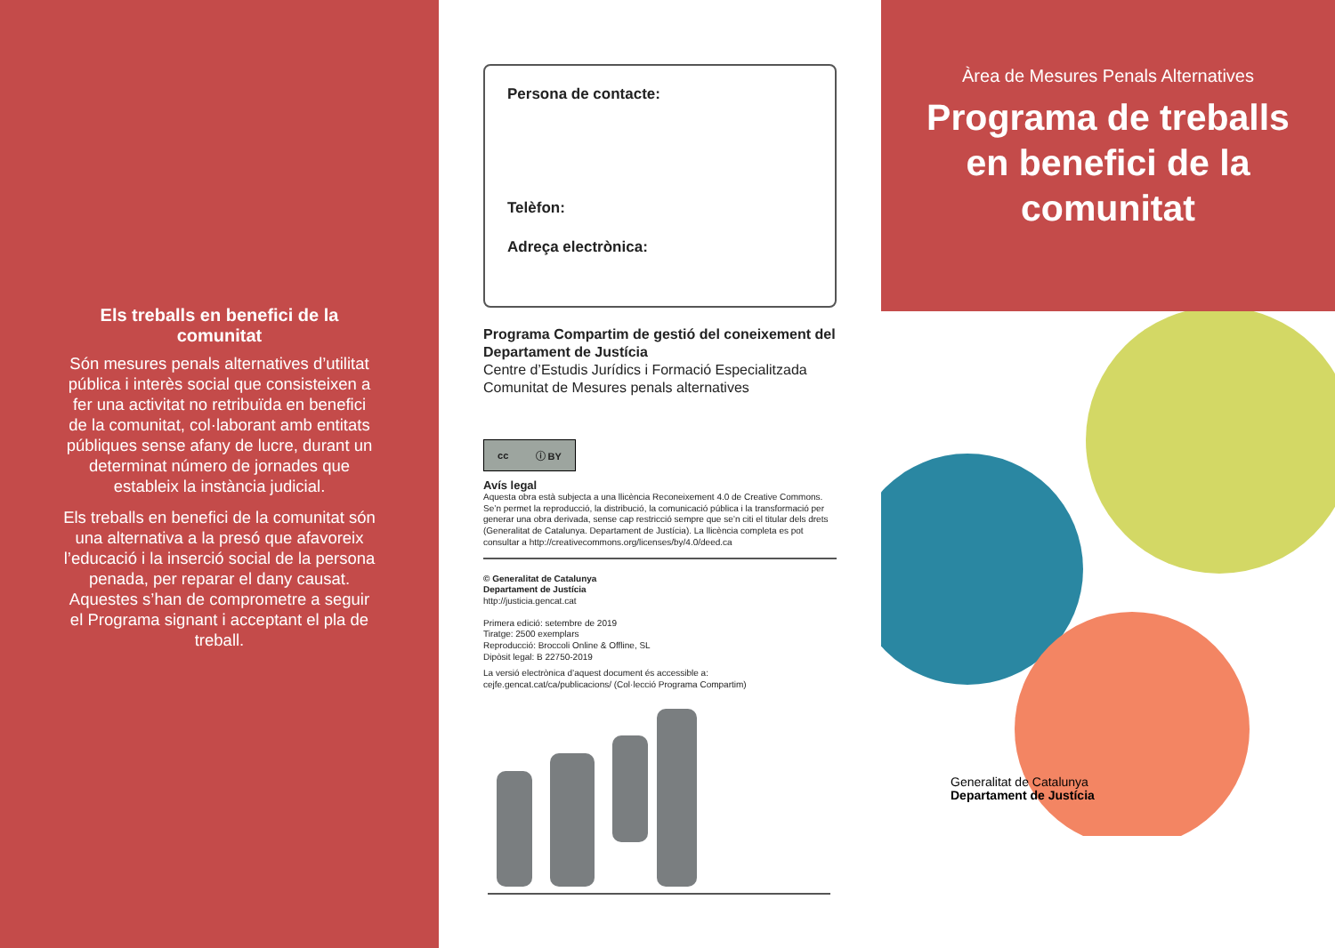Els treballs en benefici de la comunitat
Són mesures penals alternatives d’utilitat pública i interès social que consisteixen a fer una activitat no retribuïda en benefici de la comunitat, col·laborant amb entitats públiques sense afany de lucre, durant un determinat número de jornades que estableix la instància judicial.
Els treballs en benefici de la comunitat són una alternativa a la presó que afavoreix l’educació i la inserció social de la persona penada, per reparar el dany causat. Aquestes s’han de comprometre a seguir el Programa signant i acceptant el pla de treball.
Persona de contacte:
Telèfon:
Adreça electrònica:
Programa Compartim de gestió del coneixement del Departament de Justícia
Centre d’Estudis Jurídics i Formació Especialitzada
Comunitat de Mesures penals alternatives
cc ⓘ BY
Avís legal
Aquesta obra està subjecta a una llicència Reconeixement 4.0 de Creative Commons. Se’n permet la reproducció, la distribució, la comunicació pública i la transformació per generar una obra derivada, sense cap restricció sempre que se’n citi el titular dels drets (Generalitat de Catalunya. Departament de Justícia). La llicència completa es pot consultar a http://creativecommons.org/licenses/by/4.0/deed.ca
© Generalitat de Catalunya
Departament de Justícia
http://justicia.gencat.cat
Primera edició: setembre de 2019
Tiratge: 2500 exemplars
Reproducció: Broccoli Online & Offline, SL
Dipòsit legal: B 22750-2019
La versió electrònica d’aquest document és accessible a:
cejfe.gencat.cat/ca/publicacions/ (Col·lecció Programa Compartim)
Àrea de Mesures Penals Alternatives
Programa de treballs en benefici de la comunitat
Generalitat de Catalunya
Departament de Justícia